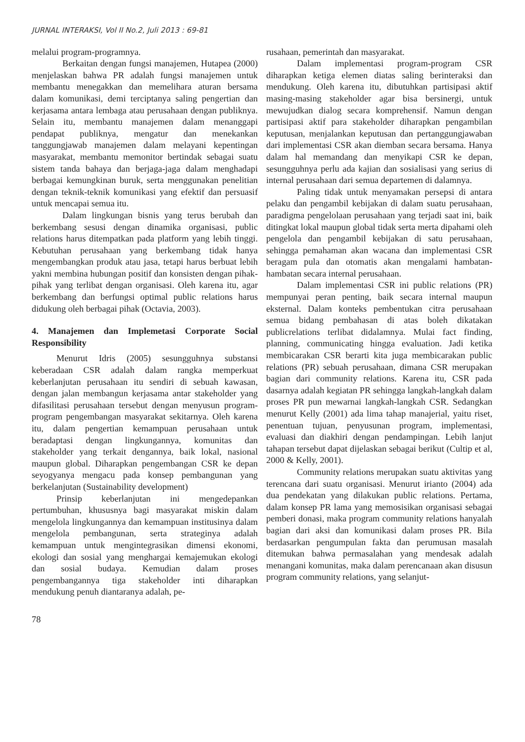JURNAL INTERAKSI, Vol II No.2, Juli 2013 : 69-81
melalui program-programnya.
Berkaitan dengan fungsi manajemen, Hutapea (2000) menjelaskan bahwa PR adalah fungsi manajemen untuk membantu menegakkan dan memelihara aturan bersama dalam komunikasi, demi terciptanya saling pengertian dan kerjasama antara lembaga atau perusahaan dengan publiknya. Selain itu, membantu manajemen dalam menanggapi pendapat publiknya, mengatur dan menekankan tanggungjawab manajemen dalam melayani kepentingan masyarakat, membantu memonitor bertindak sebagai suatu sistem tanda bahaya dan berjaga-jaga dalam menghadapi berbagai kemungkinan buruk, serta menggunakan penelitian dengan teknik-teknik komunikasi yang efektif dan persuasif untuk mencapai semua itu.
Dalam lingkungan bisnis yang terus berubah dan berkembang sesusi dengan dinamika organisasi, public relations harus ditempatkan pada platform yang lebih tinggi. Kebutuhan perusahaan yang berkembang tidak hanya mengembangkan produk atau jasa, tetapi harus berbuat lebih yakni membina hubungan positif dan konsisten dengan pihak-pihak yang terlibat dengan organisasi. Oleh karena itu, agar berkembang dan berfungsi optimal public relations harus didukung oleh berbagai pihak (Octavia, 2003).
4. Manajemen dan Implemetasi Corporate Social Responsibility
Menurut Idris (2005) sesungguhnya substansi keberadaan CSR adalah dalam rangka memperkuat keberlanjutan perusahaan itu sendiri di sebuah kawasan, dengan jalan membangun kerjasama antar stakeholder yang difasilitasi perusahaan tersebut dengan menyusun program-program pengembangan masyarakat sekitarnya. Oleh karena itu, dalam pengertian kemampuan perusahaan untuk beradaptasi dengan lingkungannya, komunitas dan stakeholder yang terkait dengannya, baik lokal, nasional maupun global. Diharapkan pengembangan CSR ke depan seyogyanya mengacu pada konsep pembangunan yang berkelanjutan (Sustainability development)
Prinsip keberlanjutan ini mengedepankan pertumbuhan, khususnya bagi masyarakat miskin dalam mengelola lingkungannya dan kemampuan institusinya dalam mengelola pembangunan, serta strateginya adalah kemampuan untuk mengintegrasikan dimensi ekonomi, ekologi dan sosial yang menghargai kemajemukan ekologi dan sosial budaya. Kemudian dalam proses pengembangannya tiga stakeholder inti diharapkan mendukung penuh diantaranya adalah, pe-
78
rusahaan, pemerintah dan masyarakat.
Dalam implementasi program-program CSR diharapkan ketiga elemen diatas saling berinteraksi dan mendukung. Oleh karena itu, dibutuhkan partisipasi aktif masing-masing stakeholder agar bisa bersinergi, untuk mewujudkan dialog secara komprehensif. Namun dengan partisipasi aktif para stakeholder diharapkan pengambilan keputusan, menjalankan keputusan dan pertanggungjawaban dari implementasi CSR akan diemban secara bersama. Hanya dalam hal memandang dan menyikapi CSR ke depan, sesungguhnya perlu ada kajian dan sosialisasi yang serius di internal perusahaan dari semua departemen di dalamnya.
Paling tidak untuk menyamakan persepsi di antara pelaku dan pengambil kebijakan di dalam suatu perusahaan, paradigma pengelolaan perusahaan yang terjadi saat ini, baik ditingkat lokal maupun global tidak serta merta dipahami oleh pengelola dan pengambil kebijakan di satu perusahaan, sehingga pemahaman akan wacana dan implementasi CSR beragam pula dan otomatis akan mengalami hambatan-hambatan secara internal perusahaan.
Dalam implementasi CSR ini public relations (PR) mempunyai peran penting, baik secara internal maupun eksternal. Dalam konteks pembentukan citra perusahaan semua bidang pembahasan di atas boleh dikatakan publicrelations terlibat didalamnya. Mulai fact finding, planning, communicating hingga evaluation. Jadi ketika membicarakan CSR berarti kita juga membicarakan public relations (PR) sebuah perusahaan, dimana CSR merupakan bagian dari community relations. Karena itu, CSR pada dasarnya adalah kegiatan PR sehingga langkah-langkah dalam proses PR pun mewarnai langkah-langkah CSR. Sedangkan menurut Kelly (2001) ada lima tahap manajerial, yaitu riset, penentuan tujuan, penyusunan program, implementasi, evaluasi dan diakhiri dengan pendampingan. Lebih lanjut tahapan tersebut dapat dijelaskan sebagai berikut (Cultip et al, 2000 & Kelly, 2001).
Community relations merupakan suatu aktivitas yang terencana dari suatu organisasi. Menurut irianto (2004) ada dua pendekatan yang dilakukan public relations. Pertama, dalam konsep PR lama yang memosisikan organisasi sebagai pemberi donasi, maka program community relations hanyalah bagian dari aksi dan komunikasi dalam proses PR. Bila berdasarkan pengumpulan fakta dan perumusan masalah ditemukan bahwa permasalahan yang mendesak adalah menangani komunitas, maka dalam perencanaan akan disusun program community relations, yang selanjut-